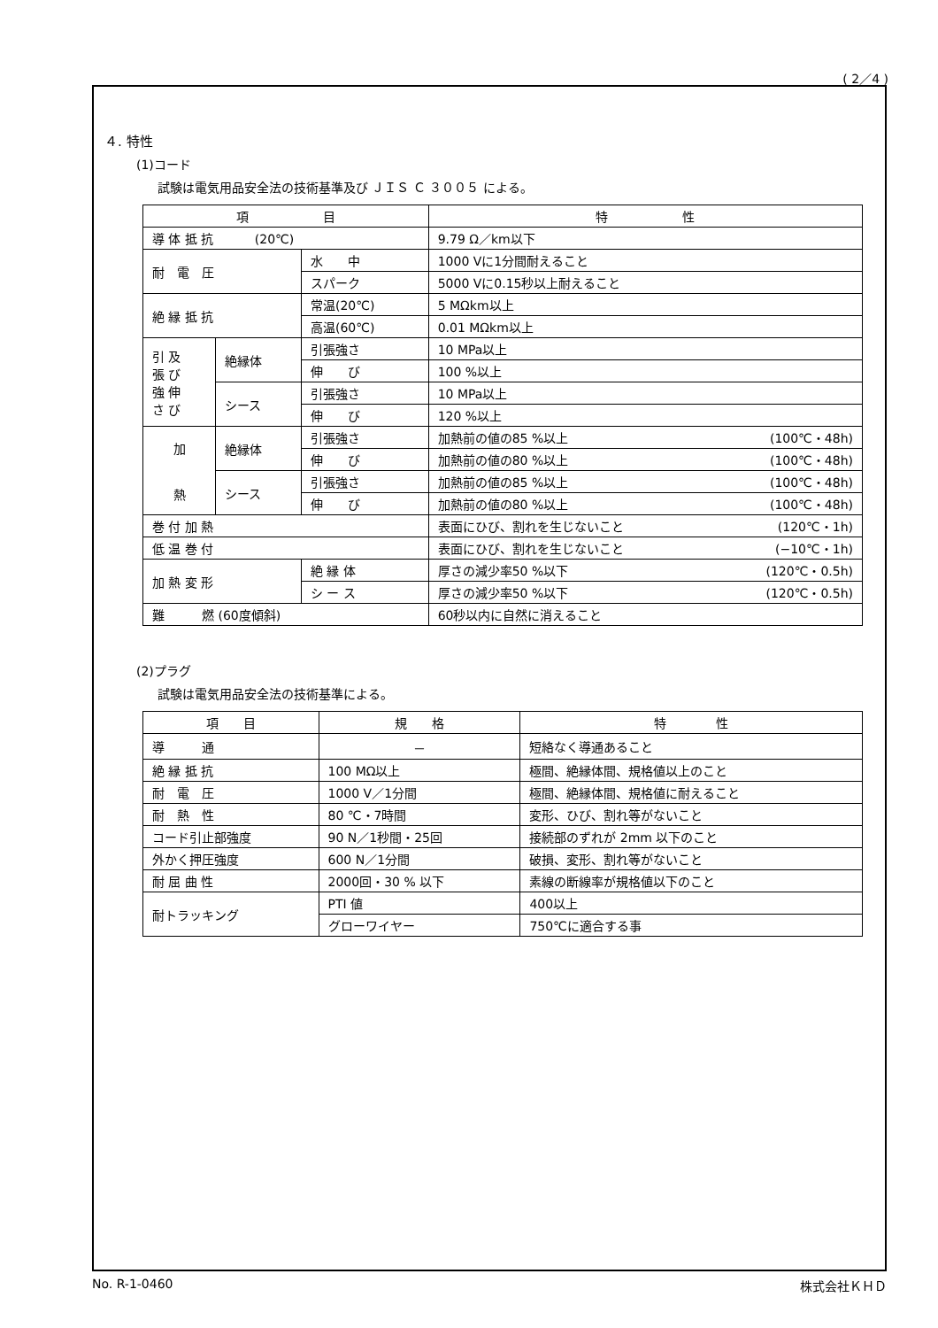( 2／4 )
４. 特性
(1)コード
試験は電気用品安全法の技術基準及び ＪＩＳ Ｃ ３００５ による。
| 項 目 | | | 特 性 |
| --- | --- | --- | --- |
| 導 体 抵 抗 (20℃) | | | 9.79 Ω／km以下 |
| 耐 電 圧 | | 水 中 | 1000 Vに1分間耐えること |
| | | スパーク | 5000 Vに0.15秒以上耐えること |
| 絶 縁 抵 抗 | | 常温(20℃) | 5 MΩkm以上 |
| | | 高温(60℃) | 0.01 MΩkm以上 |
| 引 及 張 び 強 伸 さ び | 絶縁体 | 引張強さ | 10 MPa以上 |
| | | 伸 び | 100 %以上 |
| | シース | 引張強さ | 10 MPa以上 |
| | | 伸 び | 120 %以上 |
| 加 熱 | 絶縁体 | 引張強さ | 加熱前の値の85 %以上 (100℃・48h) |
| | | 伸 び | 加熱前の値の80 %以上 (100℃・48h) |
| | シース | 引張強さ | 加熱前の値の85 %以上 (100℃・48h) |
| | | 伸 び | 加熱前の値の80 %以上 (100℃・48h) |
| 巻 付 加 熱 | | | 表面にひび、割れを生じないこと (120℃・1h) |
| 低 温 巻 付 | | | 表面にひび、割れを生じないこと (−10℃・1h) |
| 加 熱 変 形 | | 絶 縁 体 | 厚さの減少率50 %以下 (120℃・0.5h) |
| | | シ ー ス | 厚さの減少率50 %以下 (120℃・0.5h) |
| 難 燃 (60度傾斜) | | | 60秒以内に自然に消えること |
(2)プラグ
試験は電気用品安全法の技術基準による。
| 項 目 | 規 格 | 特 性 |
| --- | --- | --- |
| 導 通 | － | 短絡なく導通あること |
| 絶 縁 抵 抗 | 100 MΩ以上 | 極間、絶縁体間、規格値以上のこと |
| 耐 電 圧 | 1000 V／1分間 | 極間、絶縁体間、規格値に耐えること |
| 耐 熱 性 | 80 ℃・7時間 | 変形、ひび、割れ等がないこと |
| コード引止部強度 | 90 N／1秒間・25回 | 接続部のずれが 2mm 以下のこと |
| 外かく押圧強度 | 600 N／1分間 | 破損、変形、割れ等がないこと |
| 耐 屈 曲 性 | 2000回・30 % 以下 | 素線の断線率が規格値以下のこと |
| 耐トラッキング | PTI 値 | 400以上 |
| | グローワイヤー | 750℃に適合する事 |
No. R-1-0460 株式会社ＫＨＤ